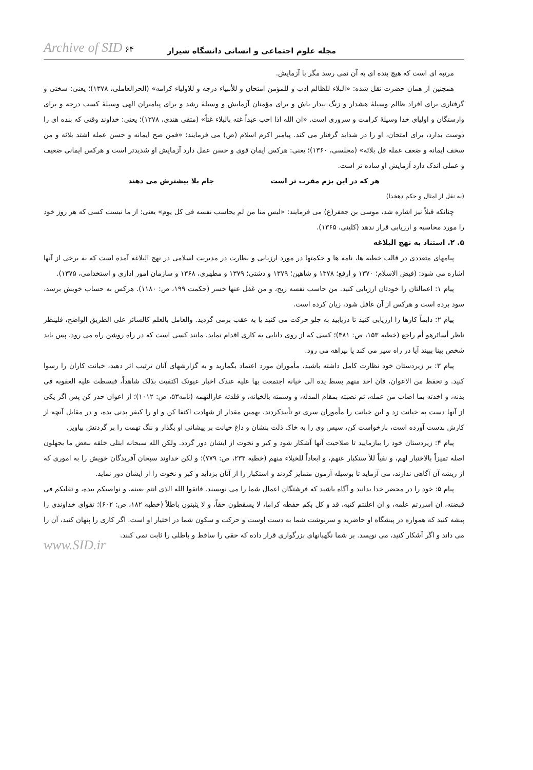مجله علوم اجتماعی و انسانی دانشگاه شیراز Archive of SID ۶۴
مرتبه ای است که هیچ بنده ای به آن نمی رسد مگر با آزمایش.
همچنین از همان حضرت نقل شده: «البلاء للظالم ادب و للمؤمن امتحان و للأنبیاء درجه و للاولیاء کرامه» (الحرالعاملی، ۱۳۷۸)؛ یعنی: سختی و گرفتاری برای افراد ظالم وسیلهٔ هشدار و زنگ بیدار باش و برای مؤمنان آزمایش و وسیلهٔ رشد و برای پیامبران الهی وسیلهٔ کسب درجه و برای وارستگان و اولیای خدا وسیلهٔ کرامت و سروری است. «ان الله اذا احب عبداً غته بالبلاء غتاً» (متقی هندی، ۱۳۷۸)؛ یعنی: خداوند وقتی که بنده ای را دوست بدارد، برای امتحان، او را در شداید گرفتار می کند. پیامبر اکرم اسلام (ص) می فرمایند: «فمن صح ایمانه و حسن عمله اشتد بلائه و من سخف ایمانه و ضعف عمله قل بلائه» (مجلسی، ۱۳۶۰)؛ یعنی: هرکس ایمان قوی و حسن عمل دارد آزمایش او شدیدتر است و هرکس ایمانی ضعیف و عملی اندک دارد آزمایش او ساده تر است.
هر که در این بزم مقرب تر است جام بلا بیشترش می دهند
(به نقل از امثال و حکم دهخدا)
چنانکه قبلاً نیز اشاره شد، موسی بن جعفر(ع) می فرمایند: «لیس منا من لم یحاسب نفسه فی کل یوم» یعنی: از ما نیست کسی که هر روز خود را مورد محاسبه و ارزیابی قرار ندهد (کلینی، ۱۳۶۵).
۵. ۲. استناد به نهج البلاغه
پیامهای متعددی در قالب خطبه ها، نامه ها و حکمتها در مورد ارزیابی و نظارت در مدیریت اسلامی در نهج البلاغه آمده است که به برخی از آنها اشاره می شود: (فیض الاسلام؛ ۱۳۷۰ و ارفع؛ ۱۳۷۸ و شاهین؛ ۱۳۷۹ و دشتی؛ ۱۳۷۹ و مطهری، ۱۳۶۸ و سازمان امور اداری و استخدامی، ۱۳۷۵).
پیام ۱: اعمالتان را خودتان ارزیابی کنید. من حاسب نفسه ربح، و من غفل عنها خسر (حکمت ۱۹۹، ص: ۱۱۸۰). هرکس به حساب خویش برسد، سود برده است و هرکس از آن غافل شود، زیان کرده است.
پیام ۲: دایماً کارها را ارزیابی کنید تا دریابید به جلو حرکت می کنید یا به عقب برمی گردید. والعامل بالعلم کالسائر علی الطریق الواضح، فلینظر ناظر أسائرهو أم راجع (خطبه ۱۵۳، ص: ۴۸۱)؛ کسی که از روی دانایی به کاری اقدام نماید، مانند کسی است که در راه روشن راه می رود، پس باید شخص بینا ببیند آیا در راه سیر می کند یا بیراهه می رود.
پیام ۳: بر زیردستان خود نظارت کامل داشته باشید، مأموران مورد اعتماد بگمارید و به گزارشهای آنان ترتیب اثر دهید، خیانت کاران را رسوا کنید. و تحفظ من الاعوان، فان احد منهم بسط یده الی خیانه اجتمعت بها علیه عندک اخبار عیونک اکتفیت بذلک شاهداً، فبسطت علیه العقوبه فی بدنه، و اخذته بما اصاب من عمله، ثم نصبته بمقام المذله، و وسمته بالخیانه، و قلدته عارالتهمه (نامه۵۳، ص: ۱۰۱۲)؛ از اعوان حذر کن پس اگر یکی از آنها دست به خیانت زد و این خیانت را مأموران سری تو تأییدکردند، بهمین مقدار از شهادت اکتفا کن و او را کیفر بدنی بده، و در مقابل آنچه از کارش بدست آورده است، بازخواست کن، سپس وی را به خاک ذلت بنشان و داغ خیانت بر پیشانی او بگذار و ننگ تهمت را بر گردنش بیاویز.
پیام ۴: زیردستان خود را بیازمایید تا صلاحیت آنها آشکار شود و کبر و نخوت از ایشان دور گردد. ولکن الله سبحانه ابتلی خلقه ببعض ما یجهلون اصله تمیزاً بالاختبار لهم، و نفیاً للأ ستکبار عنهم، و ابعاداً للخیلاء منهم (خطبه ۲۳۴، ص: ۷۷۹)؛ و لکن خداوند سبحان آفریدگان خویش را به اموری که از ریشه آن آگاهی ندارند، می آزماید تا بوسیله آزمون متمایز گردند و استکبار را از آنان بزداید و کبر و نخوت را از ایشان دور نماید.
پیام ۵: خود را در محضر خدا بدانید و آگاه باشید که فرشتگان اعمال شما را می نویسند. فاتقوا الله الذی انتم بعینه، و نواصیکم بیده، و تقلبکم فی قبضته، ان اسررتم علمه، و ان اعلنتم کتبه، قد و کل بکم حفظه کراما، لا یسقطون حقاً، و لا یثبتون باطلاً (خطبه ۱۸۲، ص: ۶۰۲)؛ تقوای خداوندی را پیشه کنید که همواره در پیشگاه او حاضرید و سرنوشت شما به دست اوست و حرکت و سکون شما در اختیار او است. اگر کاری را پنهان کنید، آن را می داند و اگر آشکار کنید، می نویسد. بر شما نگهبانهای بزرگواری قرار داده که حقی را ساقط و باطلی را ثابت نمی کنند.
www.SID.ir